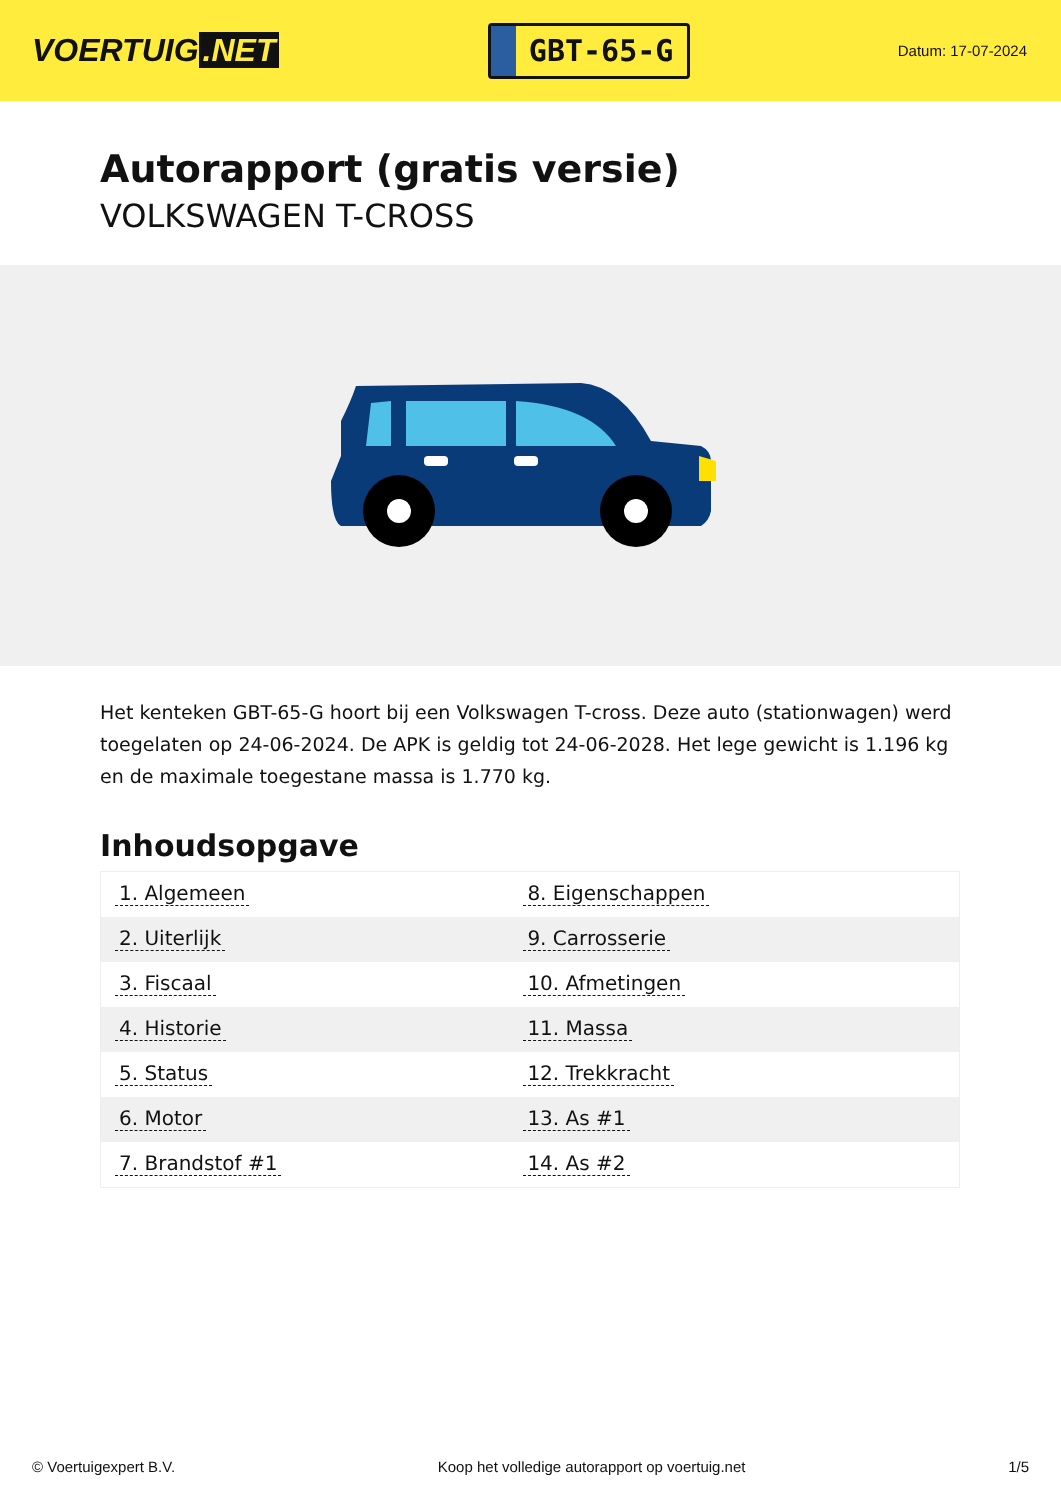VOERTUIG.NET
GBT-65-G
Datum: 17-07-2024
Autorapport (gratis versie)
VOLKSWAGEN T-CROSS
Het kenteken GBT-65-G hoort bij een Volkswagen T-cross. Deze auto (stationwagen) werd toegelaten op 24-06-2024. De APK is geldig tot 24-06-2028. Het lege gewicht is 1.196 kg en de maximale toegestane massa is 1.770 kg.
Inhoudsopgave
| 1. Algemeen | 8. Eigenschappen |
| 2. Uiterlijk | 9. Carrosserie |
| 3. Fiscaal | 10. Afmetingen |
| 4. Historie | 11. Massa |
| 5. Status | 12. Trekkracht |
| 6. Motor | 13. As #1 |
| 7. Brandstof #1 | 14. As #2 |
© Voertuigexpert B.V. Koop het volledige autorapport op voertuig.net 1/5